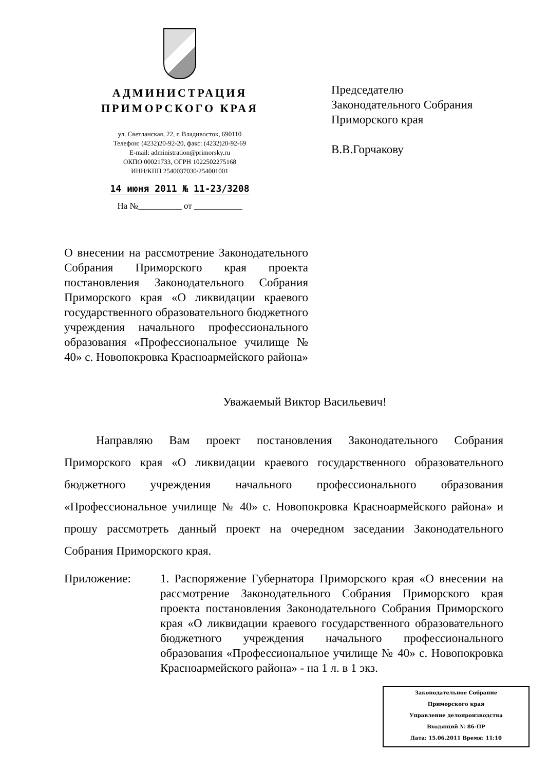АДМИНИСТРАЦИЯ
ПРИМОРСКОГО КРАЯ
ул. Светланская, 22, г. Владивосток, 690110
Телефон: (4232)20-92-20, факс: (4232)20-92-69
E-mail: administration@primorsky.ru
ОКПО 00021733, ОГРН 1022502275168
ИНН/КПП 2540037030/254001001
14 июня 2011 № 11-23/3208
На №__________ от ___________
Председателю
Законодательного Собрания
Приморского края
В.В.Горчакову
О внесении на рассмотрение Законодательного Собрания Приморского края проекта постановления Законодательного Собрания Приморского края «О ликвидации краевого государственного образовательного бюджетного учреждения начального профессионального образования «Профессиональное училище № 40» с. Новопокровка Красноармейского района»
Уважаемый Виктор Васильевич!
Направляю Вам проект постановления Законодательного Собрания Приморского края «О ликвидации краевого государственного образовательного бюджетного учреждения начального профессионального образования «Профессиональное училище № 40» с. Новопокровка Красноармейского района» и прошу рассмотреть данный проект на очередном заседании Законодательного Собрания Приморского края.
Приложение: 1. Распоряжение Губернатора Приморского края «О внесении на рассмотрение Законодательного Собрания Приморского края проекта постановления Законодательного Собрания Приморского края «О ликвидации краевого государственного образовательного бюджетного учреждения начального профессионального образования «Профессиональное училище № 40» с. Новопокровка Красноармейского района» - на 1 л. в 1 экз.
Законодательное Собрание
Приморского края
Управление делопроизводства
Входящий № 86-ПР
Дата: 15.06.2011 Время: 11:10